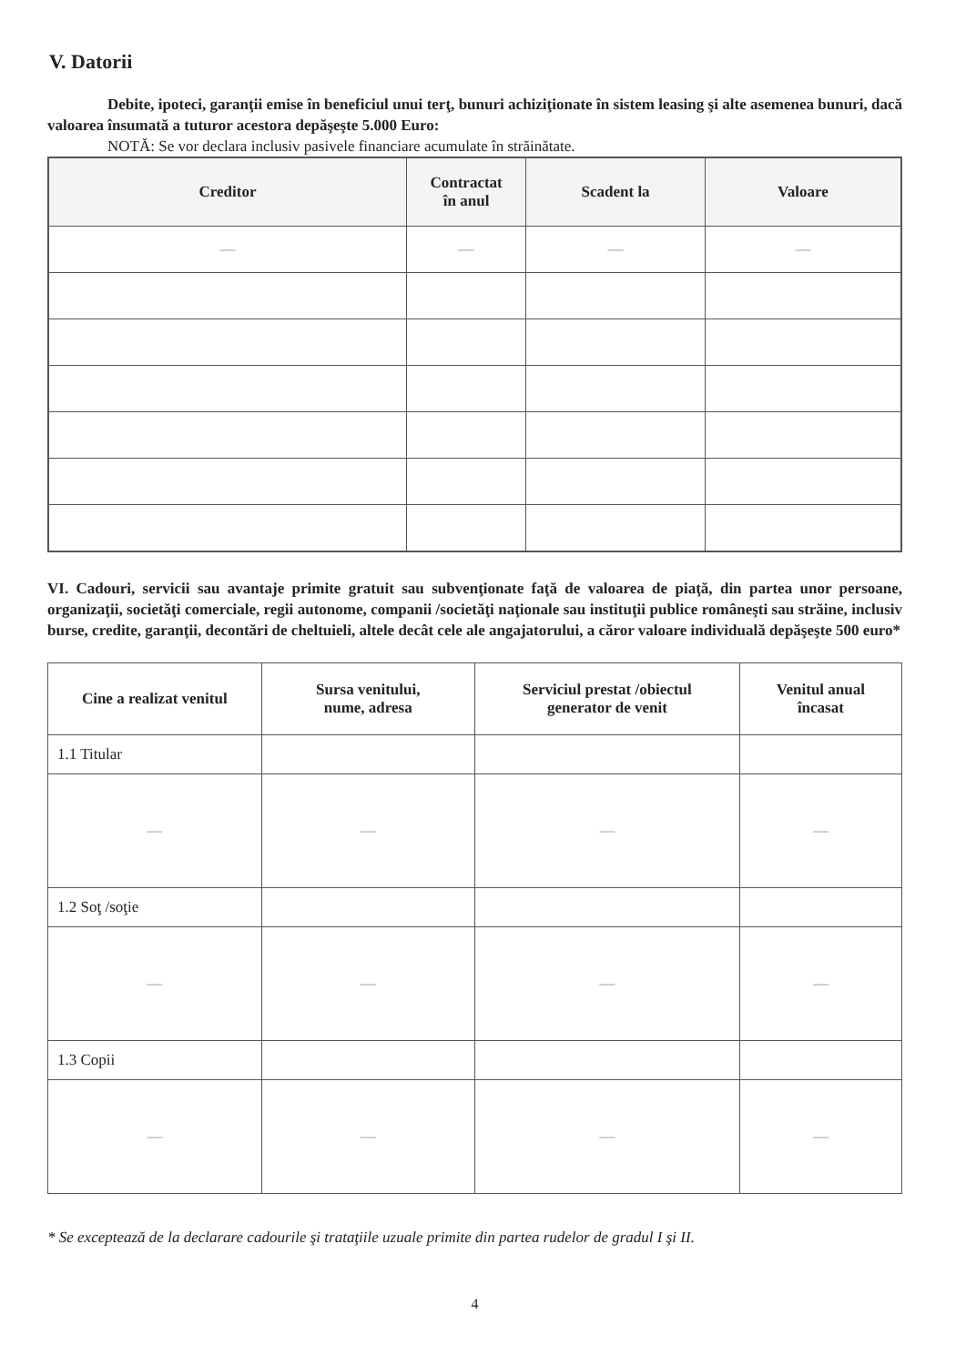V. Datorii
Debite, ipoteci, garanţii emise în beneficiul unui terţ, bunuri achiziţionate în sistem leasing şi alte asemenea bunuri, dacă valoarea însumată a tuturor acestora depăşeşte 5.000 Euro:
NOTĂ: Se vor declara inclusiv pasivele financiare acumulate în străinătate.
| Creditor | Contractat în anul | Scadent la | Valoare |
| --- | --- | --- | --- |
| — | — | — | — |
VI. Cadouri, servicii sau avantaje primite gratuit sau subvenţionate faţă de valoarea de piaţă, din partea unor persoane, organizaţii, societăţi comerciale, regii autonome, companii /societăţi naţionale sau instituţii publice româneşti sau străine, inclusiv burse, credite, garanţii, decontări de cheltuieli, altele decât cele ale angajatorului, a căror valoare individuală depăşeşte 500 euro*
| Cine a realizat venitul | Sursa venitului, nume, adresa | Serviciul prestat /obiectul generator de venit | Venitul anual încasat |
| --- | --- | --- | --- |
| 1.1 Titular | | | |
| — | — | — | — |
| 1.2 Soţ /soţie | | | |
| — | — | — | — |
| 1.3 Copii | | | |
| — | — | — | — |
* Se exceptează de la declarare cadourile şi trataţiile uzuale primite din partea rudelor de gradul I şi II.
4